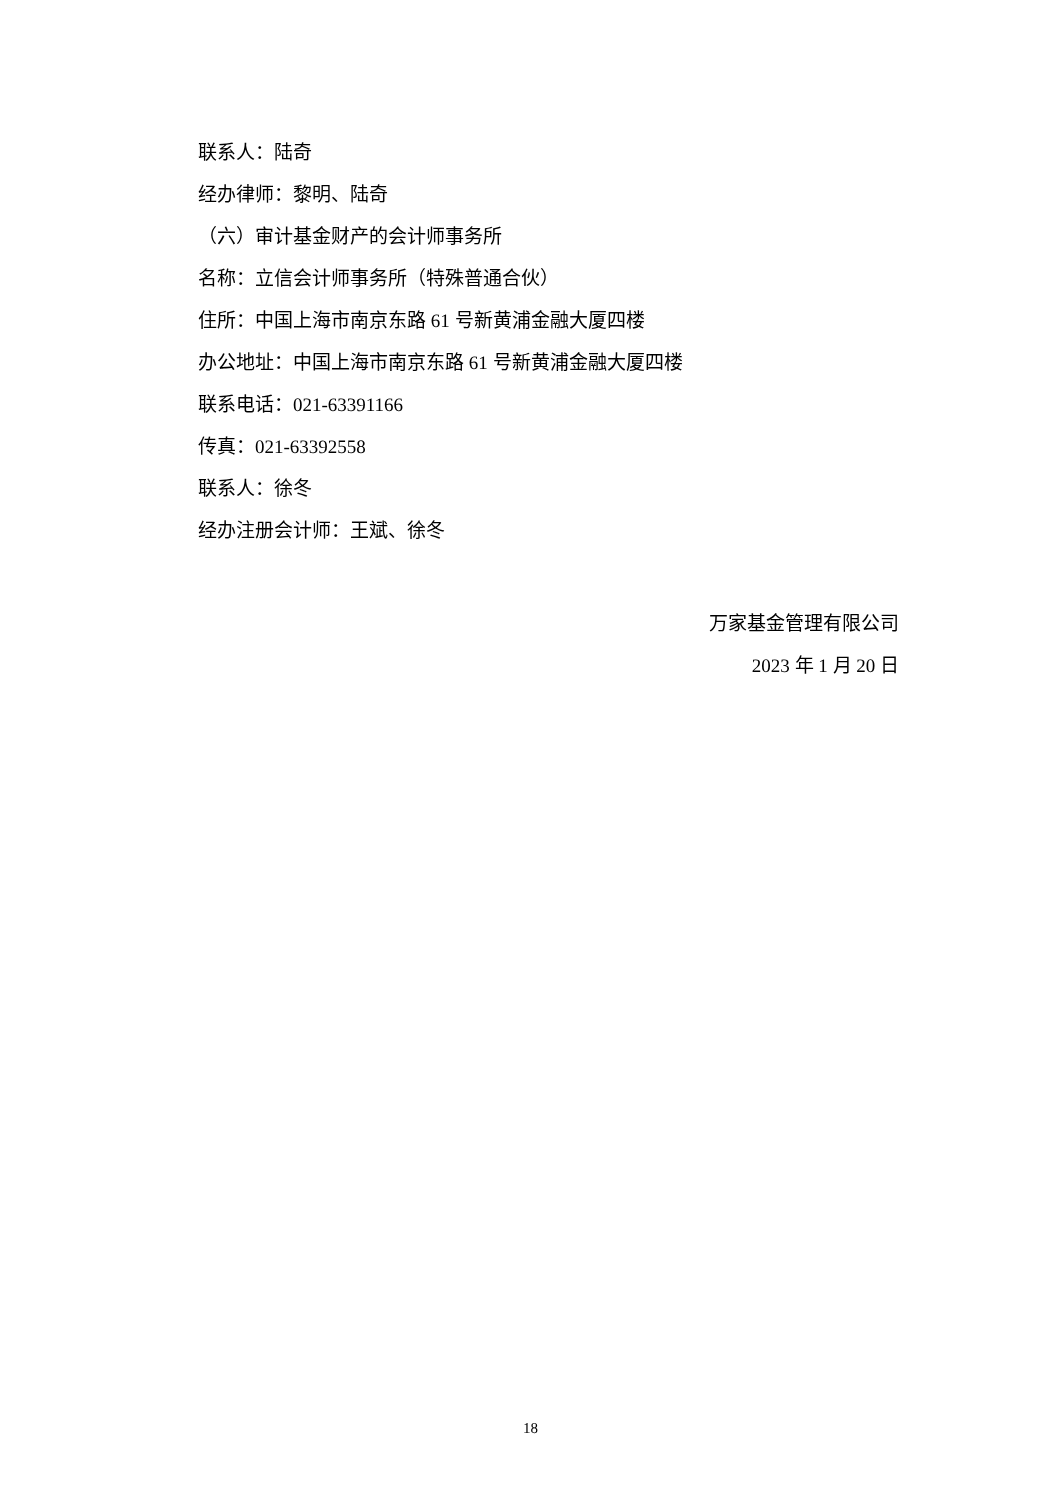联系人：陆奇
经办律师：黎明、陆奇
（六）审计基金财产的会计师事务所
名称：立信会计师事务所（特殊普通合伙）
住所：中国上海市南京东路 61 号新黄浦金融大厦四楼
办公地址：中国上海市南京东路 61 号新黄浦金融大厦四楼
联系电话：021-63391166
传真：021-63392558
联系人：徐冬
经办注册会计师：王斌、徐冬
万家基金管理有限公司
2023 年 1 月 20 日
18